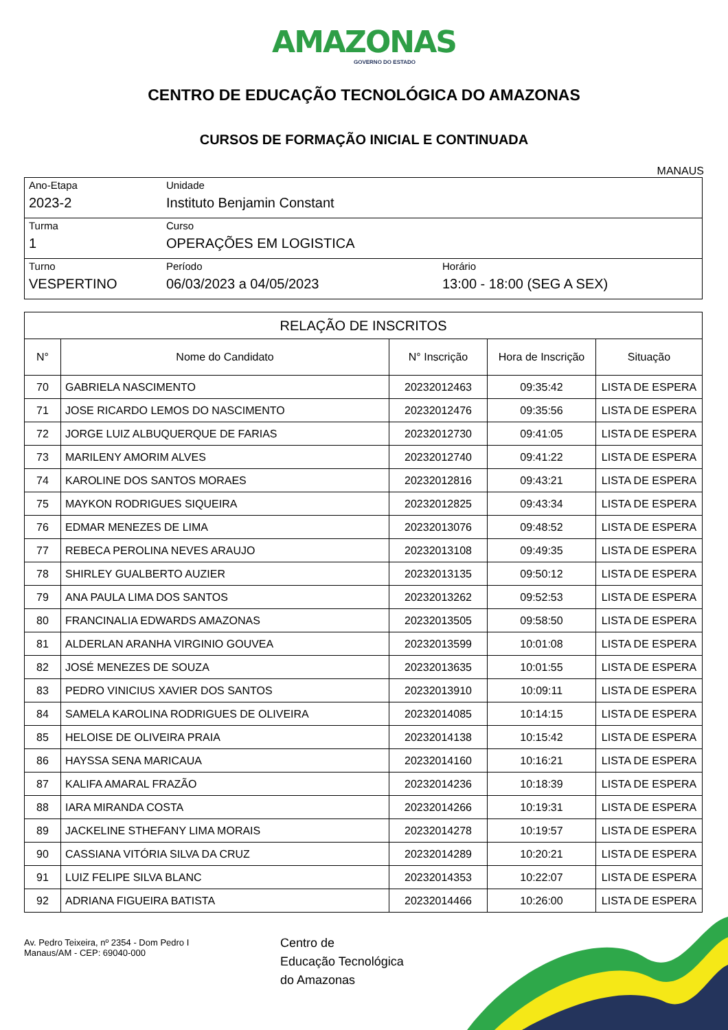AMAZONAS
GOVERNO DO ESTADO
CENTRO DE EDUCAÇÃO TECNOLÓGICA DO AMAZONAS
CURSOS DE FORMAÇÃO INICIAL E CONTINUADA
MANAUS
| Ano-Etapa 2023-2 | Unidade Instituto Benjamin Constant | |
| Turma 1 | Curso OPERAÇÕES EM LOGISTICA | |
| Turno VESPERTINO | Período 06/03/2023 a 04/05/2023 | Horário 13:00 - 18:00 (SEG A SEX) |
| RELAÇÃO DE INSCRITOS | | | | |
| --- | --- | --- | --- | --- |
| N° | Nome do Candidato | N° Inscrição | Hora de Inscrição | Situação |
| 70 | GABRIELA NASCIMENTO | 20232012463 | 09:35:42 | LISTA DE ESPERA |
| 71 | JOSE RICARDO LEMOS DO NASCIMENTO | 20232012476 | 09:35:56 | LISTA DE ESPERA |
| 72 | JORGE LUIZ ALBUQUERQUE DE FARIAS | 20232012730 | 09:41:05 | LISTA DE ESPERA |
| 73 | MARILENY AMORIM ALVES | 20232012740 | 09:41:22 | LISTA DE ESPERA |
| 74 | KAROLINE DOS SANTOS MORAES | 20232012816 | 09:43:21 | LISTA DE ESPERA |
| 75 | MAYKON RODRIGUES SIQUEIRA | 20232012825 | 09:43:34 | LISTA DE ESPERA |
| 76 | EDMAR MENEZES DE LIMA | 20232013076 | 09:48:52 | LISTA DE ESPERA |
| 77 | REBECA PEROLINA NEVES ARAUJO | 20232013108 | 09:49:35 | LISTA DE ESPERA |
| 78 | SHIRLEY GUALBERTO AUZIER | 20232013135 | 09:50:12 | LISTA DE ESPERA |
| 79 | ANA PAULA LIMA DOS SANTOS | 20232013262 | 09:52:53 | LISTA DE ESPERA |
| 80 | FRANCINALIA EDWARDS AMAZONAS | 20232013505 | 09:58:50 | LISTA DE ESPERA |
| 81 | ALDERLAN ARANHA VIRGINIO GOUVEA | 20232013599 | 10:01:08 | LISTA DE ESPERA |
| 82 | JOSÉ MENEZES DE SOUZA | 20232013635 | 10:01:55 | LISTA DE ESPERA |
| 83 | PEDRO VINICIUS XAVIER DOS SANTOS | 20232013910 | 10:09:11 | LISTA DE ESPERA |
| 84 | SAMELA KAROLINA RODRIGUES DE OLIVEIRA | 20232014085 | 10:14:15 | LISTA DE ESPERA |
| 85 | HELOISE DE OLIVEIRA PRAIA | 20232014138 | 10:15:42 | LISTA DE ESPERA |
| 86 | HAYSSA SENA MARICAUA | 20232014160 | 10:16:21 | LISTA DE ESPERA |
| 87 | KALIFA AMARAL FRAZÃO | 20232014236 | 10:18:39 | LISTA DE ESPERA |
| 88 | IARA MIRANDA COSTA | 20232014266 | 10:19:31 | LISTA DE ESPERA |
| 89 | JACKELINE STHEFANY LIMA MORAIS | 20232014278 | 10:19:57 | LISTA DE ESPERA |
| 90 | CASSIANA VITÓRIA SILVA DA CRUZ | 20232014289 | 10:20:21 | LISTA DE ESPERA |
| 91 | LUIZ FELIPE SILVA BLANC | 20232014353 | 10:22:07 | LISTA DE ESPERA |
| 92 | ADRIANA FIGUEIRA BATISTA | 20232014466 | 10:26:00 | LISTA DE ESPERA |
Av. Pedro Teixeira, nº 2354 - Dom Pedro I
Manaus/AM - CEP: 69040-000
Centro de
Educação Tecnológica
do Amazonas